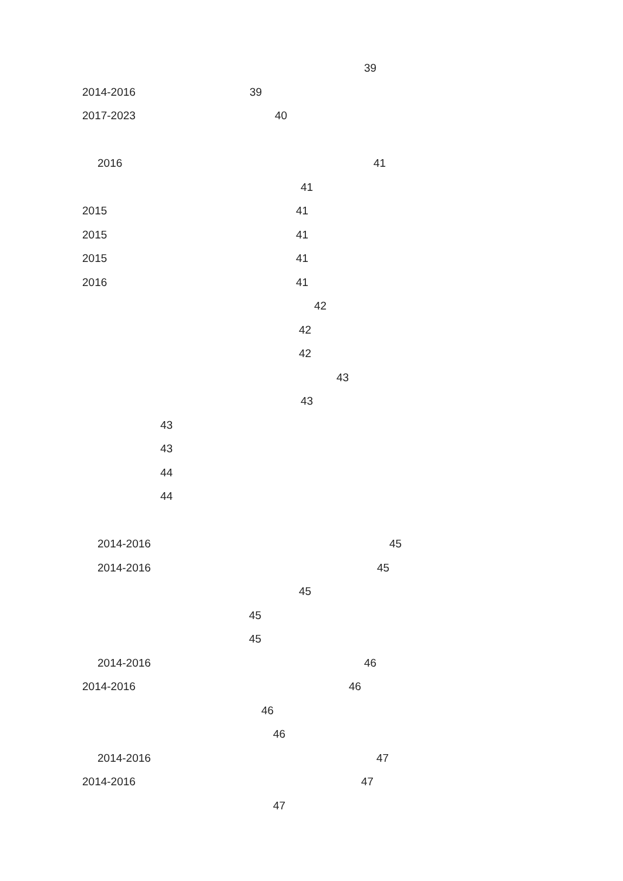39
2014-2016 39
2017-2023 40
2016 41
41
2015 41
2015 41
2015 41
2016 41
42
42
42
43
43
43
43
44
44
2014-2016 45
2014-2016 45
45
45
45
2014-2016 46
2014-2016 46
46
46
2014-2016 47
2014-2016 47
47